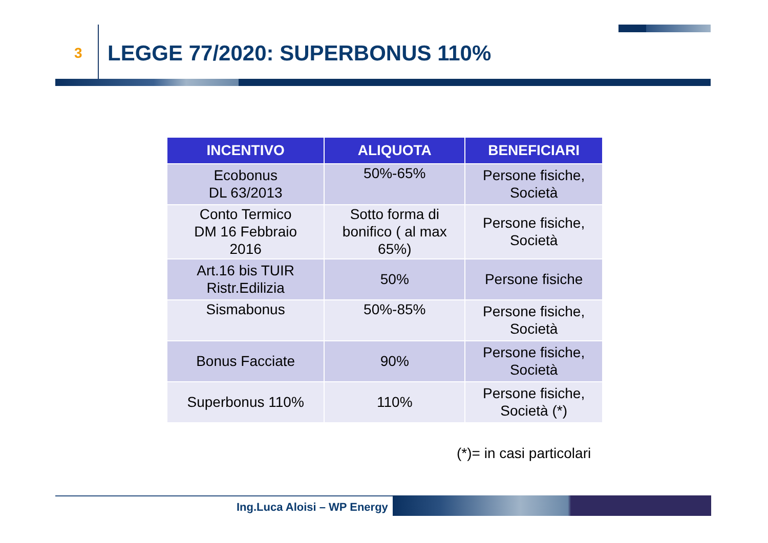3
LEGGE 77/2020: SUPERBONUS 110%
| INCENTIVO | ALIQUOTA | BENEFICIARI |
| --- | --- | --- |
| Ecobonus DL 63/2013 | 50%-65% | Persone fisiche, Società |
| Conto Termico DM 16 Febbraio 2016 | Sotto forma di bonifico ( al max 65%) | Persone fisiche, Società |
| Art.16 bis TUIR Ristr.Edilizia | 50% | Persone fisiche |
| Sismabonus | 50%-85% | Persone fisiche, Società |
| Bonus Facciate | 90% | Persone fisiche, Società |
| Superbonus 110% | 110% | Persone fisiche, Società (*) |
(*)= in casi particolari
Ing.Luca Aloisi – WP Energy